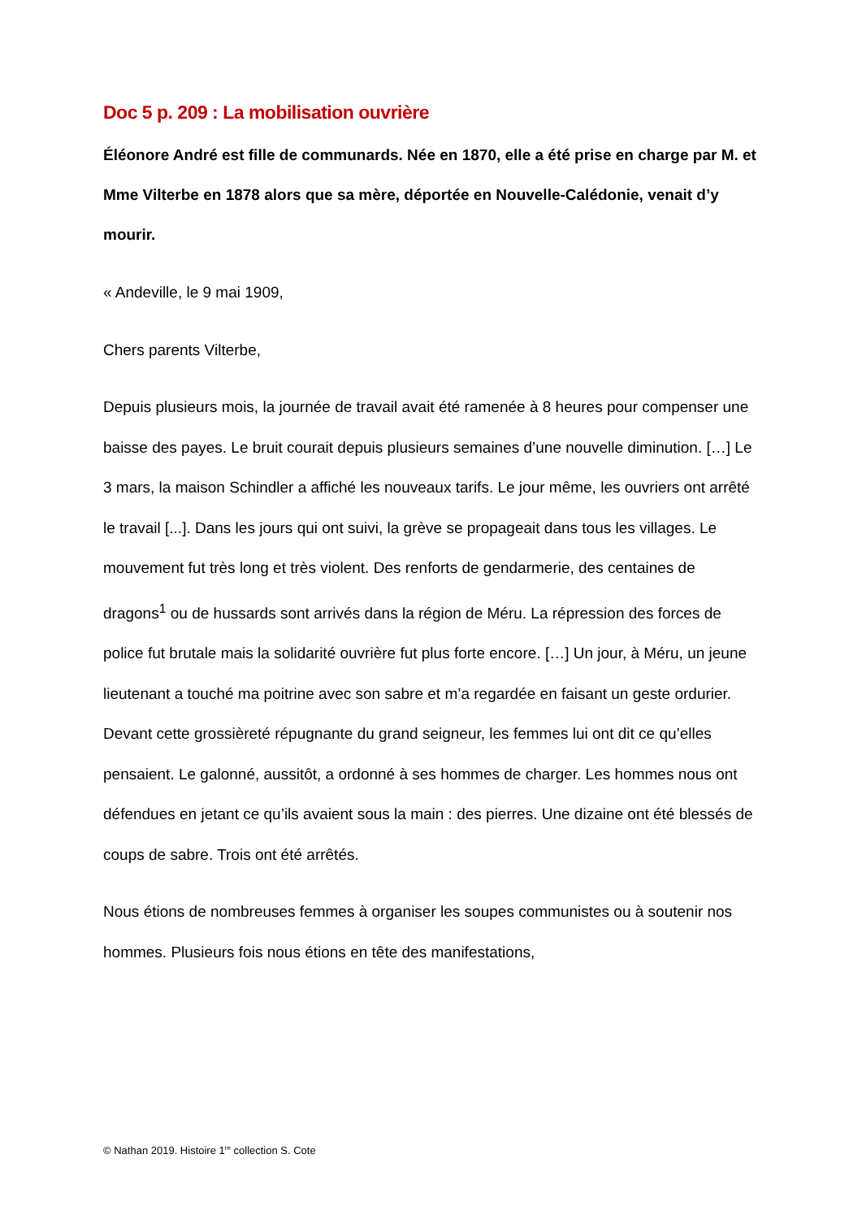Doc 5 p. 209 : La mobilisation ouvrière
Éléonore André est fille de communards. Née en 1870, elle a été prise en charge par M. et Mme Vilterbe en 1878 alors que sa mère, déportée en Nouvelle-Calédonie, venait d’y mourir.
« Andeville, le 9 mai 1909,
Chers parents Vilterbe,
Depuis plusieurs mois, la journée de travail avait été ramenée à 8 heures pour compenser une baisse des payes. Le bruit courait depuis plusieurs semaines d’une nouvelle diminution. […] Le 3 mars, la maison Schindler a affiché les nouveaux tarifs. Le jour même, les ouvriers ont arrêté le travail [...]. Dans les jours qui ont suivi, la grève se propageait dans tous les villages. Le mouvement fut très long et très violent. Des renforts de gendarmerie, des centaines de dragons<sup>1</sup> ou de hussards sont arrivés dans la région de Méru. La répression des forces de police fut brutale mais la solidarité ouvrière fut plus forte encore. […] Un jour, à Méru, un jeune lieutenant a touché ma poitrine avec son sabre et m’a regardée en faisant un geste ordurier. Devant cette grossièreté répugnante du grand seigneur, les femmes lui ont dit ce qu’elles pensaient. Le galonné, aussitôt, a ordonné à ses hommes de charger. Les hommes nous ont défendues en jetant ce qu’ils avaient sous la main : des pierres. Une dizaine ont été blessés de coups de sabre. Trois ont été arrêtés.
Nous étions de nombreuses femmes à organiser les soupes communistes ou à soutenir nos hommes. Plusieurs fois nous étions en tête des manifestations,
© Nathan 2019. Histoire 1<sup>re</sup> collection S. Cote